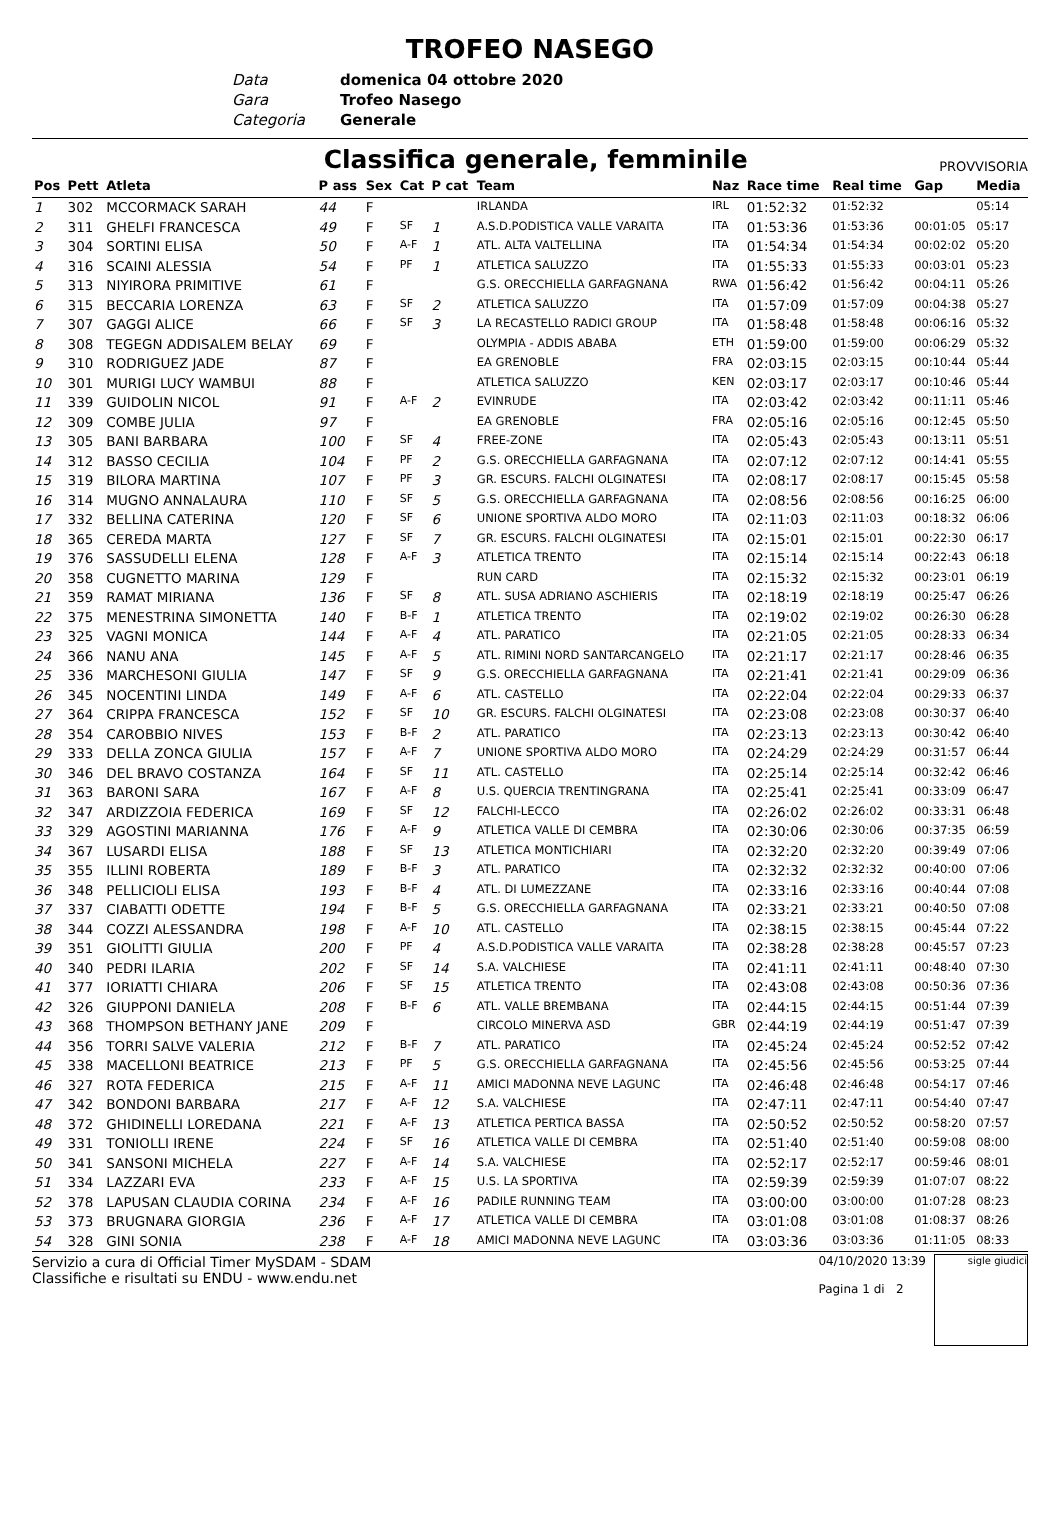TROFEO NASEGO
Data
domenica 04 ottobre 2020
Gara
Trofeo Nasego
Categoria
Generale
Classifica generale, femminile
PROVVISORIA
| Pos | Pett | Atleta | P ass | Sex | Cat | P cat | Team | Naz | Race time | Real time | Gap | Media |
| --- | --- | --- | --- | --- | --- | --- | --- | --- | --- | --- | --- | --- |
| 1 | 302 | MCCORMACK SARAH | 44 | F | | | IRLANDA | IRL | 01:52:32 | 01:52:32 | | 05:14 |
| 2 | 311 | GHELFI FRANCESCA | 49 | F | SF | 1 | A.S.D.PODISTICA VALLE VARAITA | ITA | 01:53:36 | 01:53:36 | 00:01:05 | 05:17 |
| 3 | 304 | SORTINI ELISA | 50 | F | A-F | 1 | ATL. ALTA VALTELLINA | ITA | 01:54:34 | 01:54:34 | 00:02:02 | 05:20 |
| 4 | 316 | SCAINI ALESSIA | 54 | F | PF | 1 | ATLETICA SALUZZO | ITA | 01:55:33 | 01:55:33 | 00:03:01 | 05:23 |
| 5 | 313 | NIYIRORA PRIMITIVE | 61 | F | | | G.S. ORECCHIELLA GARFAGNANA | RWA | 01:56:42 | 01:56:42 | 00:04:11 | 05:26 |
| 6 | 315 | BECCARIA LORENZA | 63 | F | SF | 2 | ATLETICA SALUZZO | ITA | 01:57:09 | 01:57:09 | 00:04:38 | 05:27 |
| 7 | 307 | GAGGI ALICE | 66 | F | SF | 3 | LA RECASTELLO RADICI GROUP | ITA | 01:58:48 | 01:58:48 | 00:06:16 | 05:32 |
| 8 | 308 | TEGEGN ADDISALEM BELAY | 69 | F | | | OLYMPIA - ADDIS ABABA | ETH | 01:59:00 | 01:59:00 | 00:06:29 | 05:32 |
| 9 | 310 | RODRIGUEZ JADE | 87 | F | | | EA GRENOBLE | FRA | 02:03:15 | 02:03:15 | 00:10:44 | 05:44 |
| 10 | 301 | MURIGI LUCY WAMBUI | 88 | F | | | ATLETICA SALUZZO | KEN | 02:03:17 | 02:03:17 | 00:10:46 | 05:44 |
| 11 | 339 | GUIDOLIN NICOL | 91 | F | A-F | 2 | EVINRUDE | ITA | 02:03:42 | 02:03:42 | 00:11:11 | 05:46 |
| 12 | 309 | COMBE JULIA | 97 | F | | | EA GRENOBLE | FRA | 02:05:16 | 02:05:16 | 00:12:45 | 05:50 |
| 13 | 305 | BANI BARBARA | 100 | F | SF | 4 | FREE-ZONE | ITA | 02:05:43 | 02:05:43 | 00:13:11 | 05:51 |
| 14 | 312 | BASSO CECILIA | 104 | F | PF | 2 | G.S. ORECCHIELLA GARFAGNANA | ITA | 02:07:12 | 02:07:12 | 00:14:41 | 05:55 |
| 15 | 319 | BILORA MARTINA | 107 | F | PF | 3 | GR. ESCURS. FALCHI OLGINATESI | ITA | 02:08:17 | 02:08:17 | 00:15:45 | 05:58 |
| 16 | 314 | MUGNO ANNALAURA | 110 | F | SF | 5 | G.S. ORECCHIELLA GARFAGNANA | ITA | 02:08:56 | 02:08:56 | 00:16:25 | 06:00 |
| 17 | 332 | BELLINA CATERINA | 120 | F | SF | 6 | UNIONE SPORTIVA ALDO MORO | ITA | 02:11:03 | 02:11:03 | 00:18:32 | 06:06 |
| 18 | 365 | CEREDA MARTA | 127 | F | SF | 7 | GR. ESCURS. FALCHI OLGINATESI | ITA | 02:15:01 | 02:15:01 | 00:22:30 | 06:17 |
| 19 | 376 | SASSUDELLI ELENA | 128 | F | A-F | 3 | ATLETICA TRENTO | ITA | 02:15:14 | 02:15:14 | 00:22:43 | 06:18 |
| 20 | 358 | CUGNETTO MARINA | 129 | F | | | RUN CARD | ITA | 02:15:32 | 02:15:32 | 00:23:01 | 06:19 |
| 21 | 359 | RAMAT MIRIANA | 136 | F | SF | 8 | ATL. SUSA ADRIANO ASCHIERIS | ITA | 02:18:19 | 02:18:19 | 00:25:47 | 06:26 |
| 22 | 375 | MENESTRINA SIMONETTA | 140 | F | B-F | 1 | ATLETICA TRENTO | ITA | 02:19:02 | 02:19:02 | 00:26:30 | 06:28 |
| 23 | 325 | VAGNI MONICA | 144 | F | A-F | 4 | ATL. PARATICO | ITA | 02:21:05 | 02:21:05 | 00:28:33 | 06:34 |
| 24 | 366 | NANU ANA | 145 | F | A-F | 5 | ATL. RIMINI NORD SANTARCANGELO | ITA | 02:21:17 | 02:21:17 | 00:28:46 | 06:35 |
| 25 | 336 | MARCHESONI GIULIA | 147 | F | SF | 9 | G.S. ORECCHIELLA GARFAGNANA | ITA | 02:21:41 | 02:21:41 | 00:29:09 | 06:36 |
| 26 | 345 | NOCENTINI LINDA | 149 | F | A-F | 6 | ATL. CASTELLO | ITA | 02:22:04 | 02:22:04 | 00:29:33 | 06:37 |
| 27 | 364 | CRIPPA FRANCESCA | 152 | F | SF | 10 | GR. ESCURS. FALCHI OLGINATESI | ITA | 02:23:08 | 02:23:08 | 00:30:37 | 06:40 |
| 28 | 354 | CAROBBIO NIVES | 153 | F | B-F | 2 | ATL. PARATICO | ITA | 02:23:13 | 02:23:13 | 00:30:42 | 06:40 |
| 29 | 333 | DELLA ZONCA GIULIA | 157 | F | A-F | 7 | UNIONE SPORTIVA ALDO MORO | ITA | 02:24:29 | 02:24:29 | 00:31:57 | 06:44 |
| 30 | 346 | DEL BRAVO COSTANZA | 164 | F | SF | 11 | ATL. CASTELLO | ITA | 02:25:14 | 02:25:14 | 00:32:42 | 06:46 |
| 31 | 363 | BARONI SARA | 167 | F | A-F | 8 | U.S. QUERCIA TRENTINGRANA | ITA | 02:25:41 | 02:25:41 | 00:33:09 | 06:47 |
| 32 | 347 | ARDIZZOIA FEDERICA | 169 | F | SF | 12 | FALCHI-LECCO | ITA | 02:26:02 | 02:26:02 | 00:33:31 | 06:48 |
| 33 | 329 | AGOSTINI MARIANNA | 176 | F | A-F | 9 | ATLETICA VALLE DI CEMBRA | ITA | 02:30:06 | 02:30:06 | 00:37:35 | 06:59 |
| 34 | 367 | LUSARDI ELISA | 188 | F | SF | 13 | ATLETICA MONTICHIARI | ITA | 02:32:20 | 02:32:20 | 00:39:49 | 07:06 |
| 35 | 355 | ILLINI ROBERTA | 189 | F | B-F | 3 | ATL. PARATICO | ITA | 02:32:32 | 02:32:32 | 00:40:00 | 07:06 |
| 36 | 348 | PELLICIOLI ELISA | 193 | F | B-F | 4 | ATL. DI LUMEZZANE | ITA | 02:33:16 | 02:33:16 | 00:40:44 | 07:08 |
| 37 | 337 | CIABATTI ODETTE | 194 | F | B-F | 5 | G.S. ORECCHIELLA GARFAGNANA | ITA | 02:33:21 | 02:33:21 | 00:40:50 | 07:08 |
| 38 | 344 | COZZI ALESSANDRA | 198 | F | A-F | 10 | ATL. CASTELLO | ITA | 02:38:15 | 02:38:15 | 00:45:44 | 07:22 |
| 39 | 351 | GIOLITTI GIULIA | 200 | F | PF | 4 | A.S.D.PODISTICA VALLE VARAITA | ITA | 02:38:28 | 02:38:28 | 00:45:57 | 07:23 |
| 40 | 340 | PEDRI ILARIA | 202 | F | SF | 14 | S.A. VALCHIESE | ITA | 02:41:11 | 02:41:11 | 00:48:40 | 07:30 |
| 41 | 377 | IORIATTI CHIARA | 206 | F | SF | 15 | ATLETICA TRENTO | ITA | 02:43:08 | 02:43:08 | 00:50:36 | 07:36 |
| 42 | 326 | GIUPPONI DANIELA | 208 | F | B-F | 6 | ATL. VALLE BREMBANA | ITA | 02:44:15 | 02:44:15 | 00:51:44 | 07:39 |
| 43 | 368 | THOMPSON BETHANY JANE | 209 | F | | | CIRCOLO MINERVA ASD | GBR | 02:44:19 | 02:44:19 | 00:51:47 | 07:39 |
| 44 | 356 | TORRI SALVE VALERIA | 212 | F | B-F | 7 | ATL. PARATICO | ITA | 02:45:24 | 02:45:24 | 00:52:52 | 07:42 |
| 45 | 338 | MACELLONI BEATRICE | 213 | F | PF | 5 | G.S. ORECCHIELLA GARFAGNANA | ITA | 02:45:56 | 02:45:56 | 00:53:25 | 07:44 |
| 46 | 327 | ROTA FEDERICA | 215 | F | A-F | 11 | AMICI MADONNA NEVE LAGUNC | ITA | 02:46:48 | 02:46:48 | 00:54:17 | 07:46 |
| 47 | 342 | BONDONI BARBARA | 217 | F | A-F | 12 | S.A. VALCHIESE | ITA | 02:47:11 | 02:47:11 | 00:54:40 | 07:47 |
| 48 | 372 | GHIDINELLI LOREDANA | 221 | F | A-F | 13 | ATLETICA PERTICA BASSA | ITA | 02:50:52 | 02:50:52 | 00:58:20 | 07:57 |
| 49 | 331 | TONIOLLI IRENE | 224 | F | SF | 16 | ATLETICA VALLE DI CEMBRA | ITA | 02:51:40 | 02:51:40 | 00:59:08 | 08:00 |
| 50 | 341 | SANSONI MICHELA | 227 | F | A-F | 14 | S.A. VALCHIESE | ITA | 02:52:17 | 02:52:17 | 00:59:46 | 08:01 |
| 51 | 334 | LAZZARI EVA | 233 | F | A-F | 15 | U.S. LA SPORTIVA | ITA | 02:59:39 | 02:59:39 | 01:07:07 | 08:22 |
| 52 | 378 | LAPUSAN CLAUDIA CORINA | 234 | F | A-F | 16 | PADILE RUNNING TEAM | ITA | 03:00:00 | 03:00:00 | 01:07:28 | 08:23 |
| 53 | 373 | BRUGNARA GIORGIA | 236 | F | A-F | 17 | ATLETICA VALLE DI CEMBRA | ITA | 03:01:08 | 03:01:08 | 01:08:37 | 08:26 |
| 54 | 328 | GINI SONIA | 238 | F | A-F | 18 | AMICI MADONNA NEVE LAGUNC | ITA | 03:03:36 | 03:03:36 | 01:11:05 | 08:33 |
Servizio a cura di Official Timer MySDAM - SDAM
Classifiche e risultati su ENDU - www.endu.net
04/10/2020 13:39
Pagina 1 di 2
sigle giudici